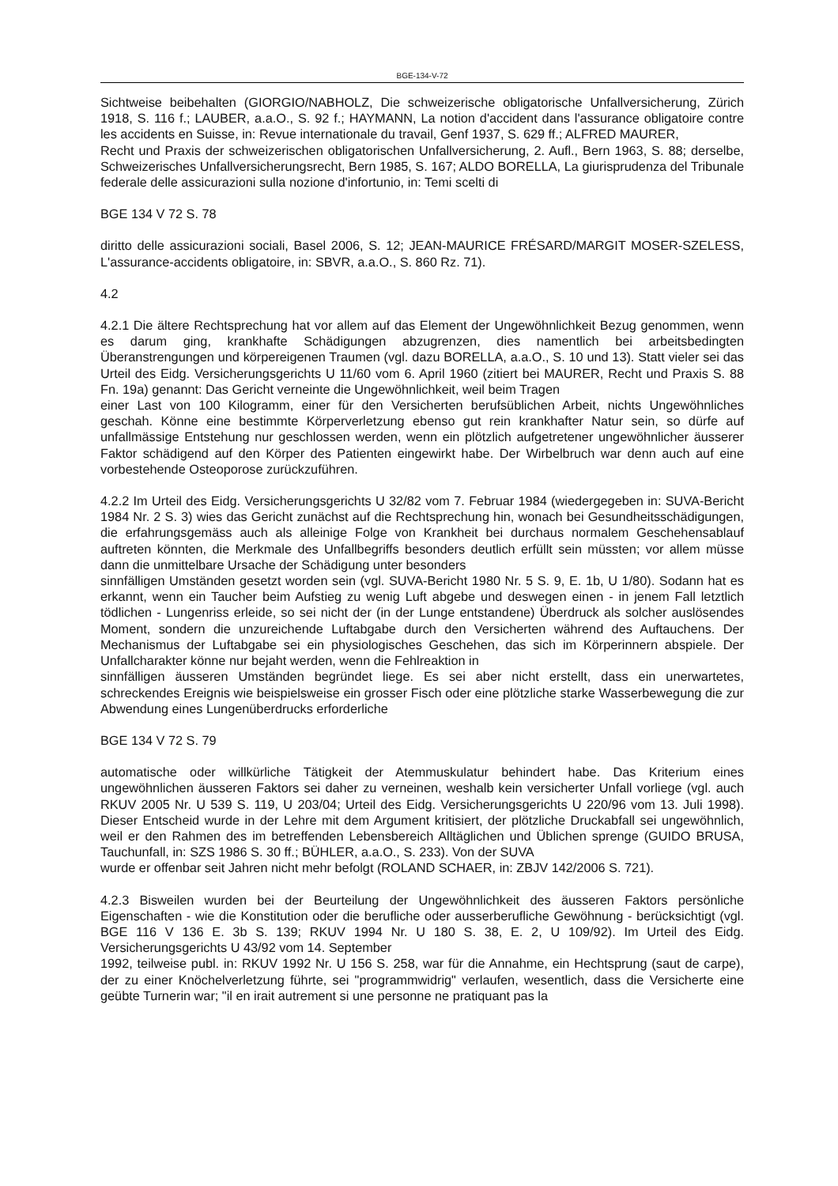BGE-134-V-72
Sichtweise beibehalten (GIORGIO/NABHOLZ, Die schweizerische obligatorische Unfallversicherung, Zürich 1918, S. 116 f.; LAUBER, a.a.O., S. 92 f.; HAYMANN, La notion d'accident dans l'assurance obligatoire contre les accidents en Suisse, in: Revue internationale du travail, Genf 1937, S. 629 ff.; ALFRED MAURER,
Recht und Praxis der schweizerischen obligatorischen Unfallversicherung, 2. Aufl., Bern 1963, S. 88; derselbe, Schweizerisches Unfallversicherungsrecht, Bern 1985, S. 167; ALDO BORELLA, La giurisprudenza del Tribunale federale delle assicurazioni sulla nozione d'infortunio, in: Temi scelti di
BGE 134 V 72 S. 78
diritto delle assicurazioni sociali, Basel 2006, S. 12; JEAN-MAURICE FRÉSARD/MARGIT MOSER-SZELESS, L'assurance-accidents obligatoire, in: SBVR, a.a.O., S. 860 Rz. 71).
4.2
4.2.1 Die ältere Rechtsprechung hat vor allem auf das Element der Ungewöhnlichkeit Bezug genommen, wenn es darum ging, krankhafte Schädigungen abzugrenzen, dies namentlich bei arbeitsbedingten Überanstrengungen und körpereigenen Traumen (vgl. dazu BORELLA, a.a.O., S. 10 und 13). Statt vieler sei das Urteil des Eidg. Versicherungsgerichts U 11/60 vom 6. April 1960 (zitiert bei MAURER, Recht und Praxis S. 88 Fn. 19a) genannt: Das Gericht verneinte die Ungewöhnlichkeit, weil beim Tragen
einer Last von 100 Kilogramm, einer für den Versicherten berufsüblichen Arbeit, nichts Ungewöhnliches geschah. Könne eine bestimmte Körperverletzung ebenso gut rein krankhafter Natur sein, so dürfe auf unfallmässige Entstehung nur geschlossen werden, wenn ein plötzlich aufgetretener ungewöhnlicher äusserer Faktor schädigend auf den Körper des Patienten eingewirkt habe. Der Wirbelbruch war denn auch auf eine vorbestehende Osteoporose zurückzuführen.
4.2.2 Im Urteil des Eidg. Versicherungsgerichts U 32/82 vom 7. Februar 1984 (wiedergegeben in: SUVA-Bericht 1984 Nr. 2 S. 3) wies das Gericht zunächst auf die Rechtsprechung hin, wonach bei Gesundheitsschädigungen, die erfahrungsgemäss auch als alleinige Folge von Krankheit bei durchaus normalem Geschehensablauf auftreten könnten, die Merkmale des Unfallbegriffs besonders deutlich erfüllt sein müssten; vor allem müsse dann die unmittelbare Ursache der Schädigung unter besonders
sinnfälligen Umständen gesetzt worden sein (vgl. SUVA-Bericht 1980 Nr. 5 S. 9, E. 1b, U 1/80). Sodann hat es erkannt, wenn ein Taucher beim Aufstieg zu wenig Luft abgebe und deswegen einen - in jenem Fall letztlich tödlichen - Lungenriss erleide, so sei nicht der (in der Lunge entstandene) Überdruck als solcher auslösendes Moment, sondern die unzureichende Luftabgabe durch den Versicherten während des Auftauchens. Der Mechanismus der Luftabgabe sei ein physiologisches Geschehen, das sich im Körperinnern abspiele. Der Unfallcharakter könne nur bejaht werden, wenn die Fehlreaktion in
sinnfälligen äusseren Umständen begründet liege. Es sei aber nicht erstellt, dass ein unerwartetes, schreckendes Ereignis wie beispielsweise ein grosser Fisch oder eine plötzliche starke Wasserbewegung die zur Abwendung eines Lungenüberdrucks erforderliche
BGE 134 V 72 S. 79
automatische oder willkürliche Tätigkeit der Atemmuskulatur behindert habe. Das Kriterium eines ungewöhnlichen äusseren Faktors sei daher zu verneinen, weshalb kein versicherter Unfall vorliege (vgl. auch RKUV 2005 Nr. U 539 S. 119, U 203/04; Urteil des Eidg. Versicherungsgerichts U 220/96 vom 13. Juli 1998). Dieser Entscheid wurde in der Lehre mit dem Argument kritisiert, der plötzliche Druckabfall sei ungewöhnlich, weil er den Rahmen des im betreffenden Lebensbereich Alltäglichen und Üblichen sprenge (GUIDO BRUSA, Tauchunfall, in: SZS 1986 S. 30 ff.; BÜHLER, a.a.O., S. 233). Von der SUVA
wurde er offenbar seit Jahren nicht mehr befolgt (ROLAND SCHAER, in: ZBJV 142/2006 S. 721).
4.2.3 Bisweilen wurden bei der Beurteilung der Ungewöhnlichkeit des äusseren Faktors persönliche Eigenschaften - wie die Konstitution oder die berufliche oder ausserberufliche Gewöhnung - berücksichtigt (vgl. BGE 116 V 136 E. 3b S. 139; RKUV 1994 Nr. U 180 S. 38, E. 2, U 109/92). Im Urteil des Eidg. Versicherungsgerichts U 43/92 vom 14. September
1992, teilweise publ. in: RKUV 1992 Nr. U 156 S. 258, war für die Annahme, ein Hechtsprung (saut de carpe), der zu einer Knöchelverletzung führte, sei "programmwidrig" verlaufen, wesentlich, dass die Versicherte eine geübte Turnerin war; "il en irait autrement si une personne ne pratiquant pas la